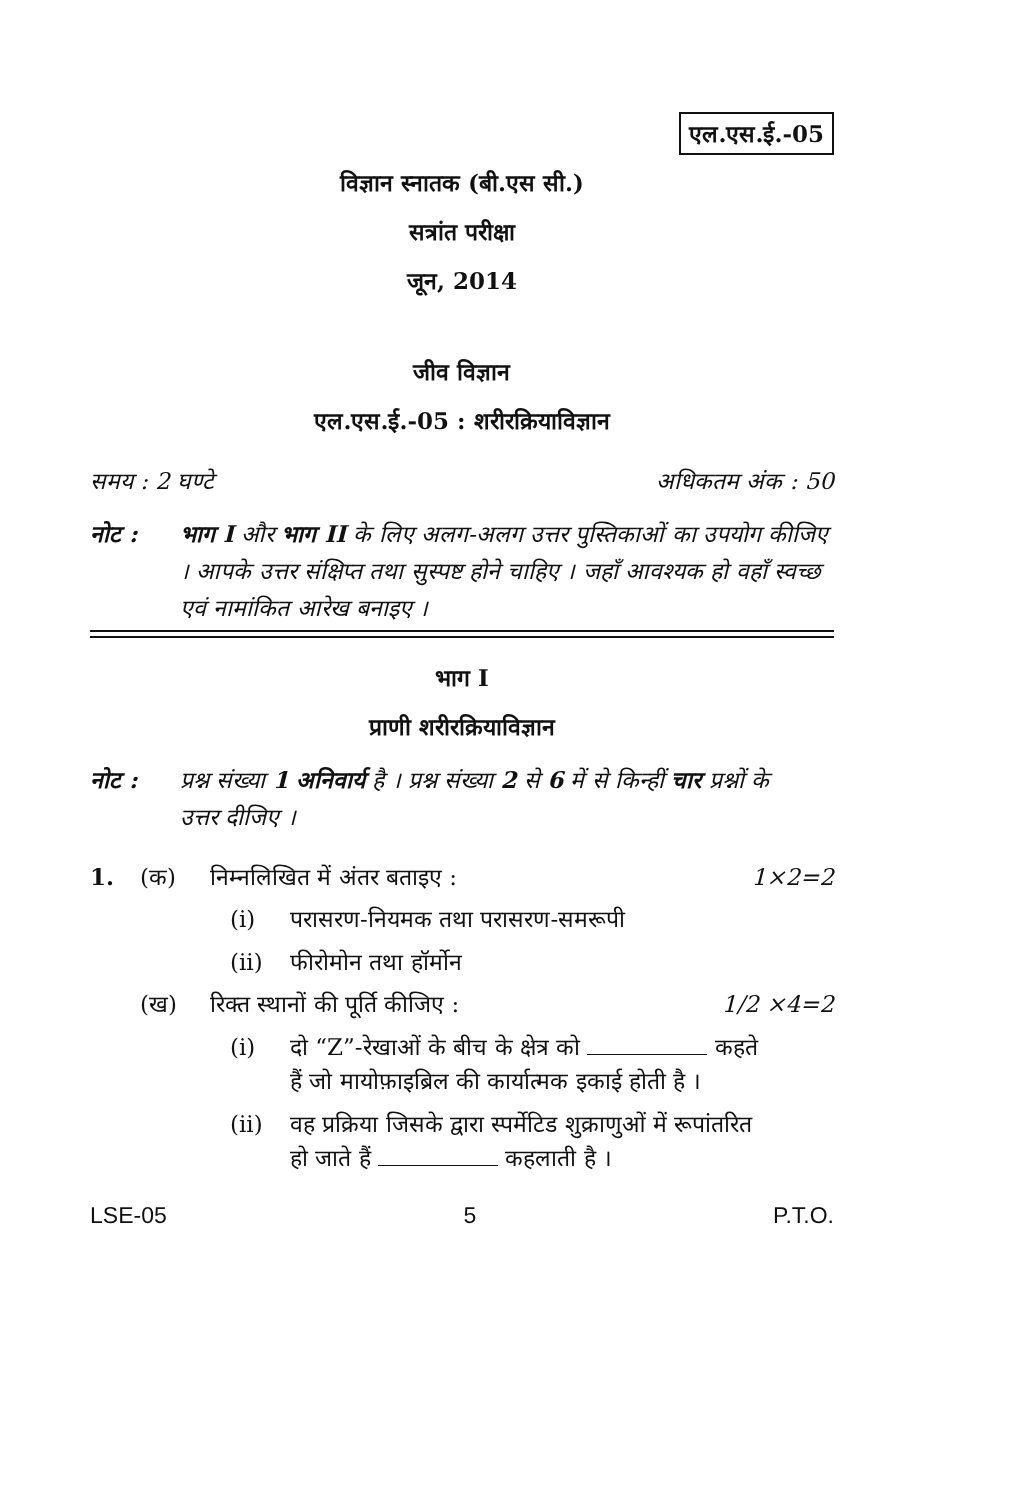एल.एस.ई.-05
विज्ञान स्नातक (बी.एस सी.)
सत्रांत परीक्षा
जून, 2014
जीव विज्ञान
एल.एस.ई.-05 : शरीरक्रियाविज्ञान
समय : 2 घण्टे अधिकतम अंक : 50
नोट : भाग I और भाग II के लिए अलग-अलग उत्तर पुस्तिकाओं का उपयोग कीजिए । आपके उत्तर संक्षिप्त तथा सुस्पष्ट होने चाहिए । जहाँ आवश्यक हो वहाँ स्वच्छ एवं नामांकित आरेख बनाइए ।
भाग I
प्राणी शरीरक्रियाविज्ञान
नोट : प्रश्न संख्या 1 अनिवार्य है । प्रश्न संख्या 2 से 6 में से किन्हीं चार प्रश्नों के उत्तर दीजिए ।
1. (क) निम्नलिखित में अंतर बताइए : 1×2=2
(i) परासरण-नियमक तथा परासरण-समरूपी
(ii) फीरोमोन तथा हॉर्मोन
(ख) रिक्त स्थानों की पूर्ति कीजिए : 1/2 ×4=2
(i) दो “Z”-रेखाओं के बीच के क्षेत्र को कहते हैं जो मायोफ़ाइब्रिल की कार्यात्मक इकाई होती है ।
(ii) वह प्रक्रिया जिसके द्वारा स्पर्मेटिड शुक्राणुओं में रूपांतरित हो जाते हैं कहलाती है ।
LSE-05 5 P.T.O.